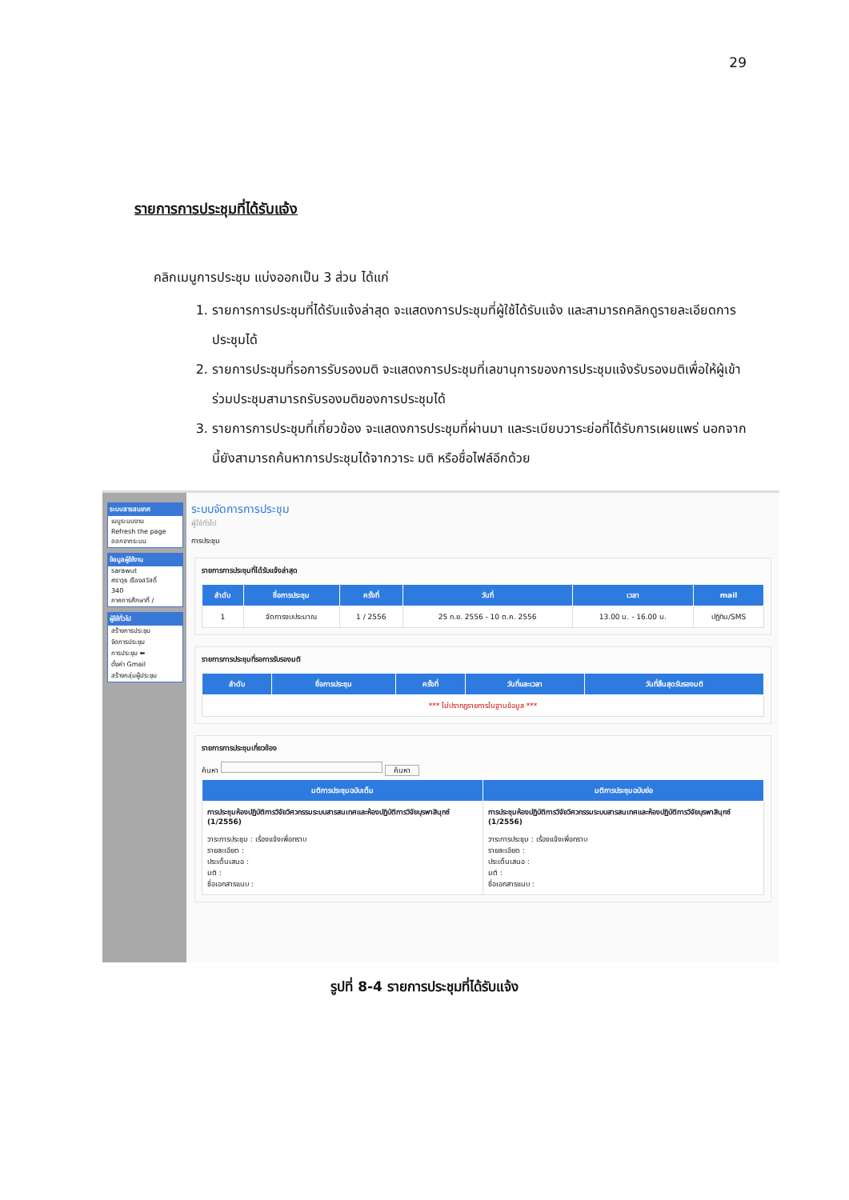29
รายการการประชุมที่ได้รับแจ้ง
คลิกเมนูการประชุม แบ่งออกเป็น 3 ส่วน ได้แก่
1. รายการการประชุมที่ได้รับแจ้งล่าสุด จะแสดงการประชุมที่ผู้ใช้ได้รับแจ้ง และสามารถคลิกดูรายละเอียดการประชุมได้
2. รายการประชุมที่รอการรับรองมติ จะแสดงการประชุมที่เลขานุการของการประชุมแจ้งรับรองมติเพื่อให้ผู้เข้าร่วมประชุมสามารถรับรองมติของการประชุมได้
3. รายการการประชุมที่เกี่ยวข้อง จะแสดงการประชุมที่ผ่านมา และระเบียบวาระย่อที่ได้รับการเผยแพร่ นอกจากนี้ยังสามารถค้นหาการประชุมได้จากวาระ มติ หรือชื่อไฟล์อีกด้วย
ระบบสารสนเทศ
เมนูระบบงาน
Refresh the page
ออกจากระบบ
ข้อมูลผู้ใช้งาน
sarawut
ศราวุธ เรืองสวัสดิ์
340
ภาคการศึกษาที่ /
ผู้ใช้ทั่วไป
สร้างการประชุม
จัดการประชุม
การประชุม ⬅
ตั้งค่า Gmail
สร้างกลุ่มผู้ประชุม
ระบบจัดการการประชุม
ผู้ใช้ทั่วไป
การประชุม
รายการการประชุมที่ได้รับแจ้งล่าสุด
| ลำดับ | ชื่อการประชุม | ครั้งที่ | วันที่ | เวลา | mail |
| --- | --- | --- | --- | --- | --- |
| 1 | จัดการงบประมาณ | 1 / 2556 | 25 ก.ย. 2556 - 10 ต.ค. 2556 | 13.00 น. - 16.00 น. | ปฏิทิน/SMS |
รายการการประชุมที่รอการรับรองมติ
| ลำดับ | ชื่อการประชุม | ครั้งที่ | วันที่และเวลา | วันที่สิ้นสุดรับรองมติ |
| --- | --- | --- | --- | --- |
| *** ไม่ปรากฏรายการในฐานข้อมูล *** | | | | |
รายการการประชุมเกี่ยวข้อง
ค้นหา ค้นหา
| มติการประชุมฉบับเต็ม | มติการประชุมฉบับย่อ |
| --- | --- |
| การประชุมห้องปฏิบัติการวิจัยวิศวกรรมระบบสารสนเทศและห้องปฏิบัติการวิจัยบุรพาสินุกซ์ (1/2556) วาระการประชุม : เรื่องแจ้งเพื่อทราบ รายละเอียด : ประเด็นเสนอ : มติ : ชื่อเอกสารแนบ : | การประชุมห้องปฏิบัติการวิจัยวิศวกรรมระบบสารสนเทศและห้องปฏิบัติการวิจัยบุรพาสินุกซ์ (1/2556) วาระการประชุม : เรื่องแจ้งเพื่อทราบ รายละเอียด : ประเด็นเสนอ : มติ : ชื่อเอกสารแนบ : |
รูปที่ 8-4 รายการประชุมที่ได้รับแจ้ง